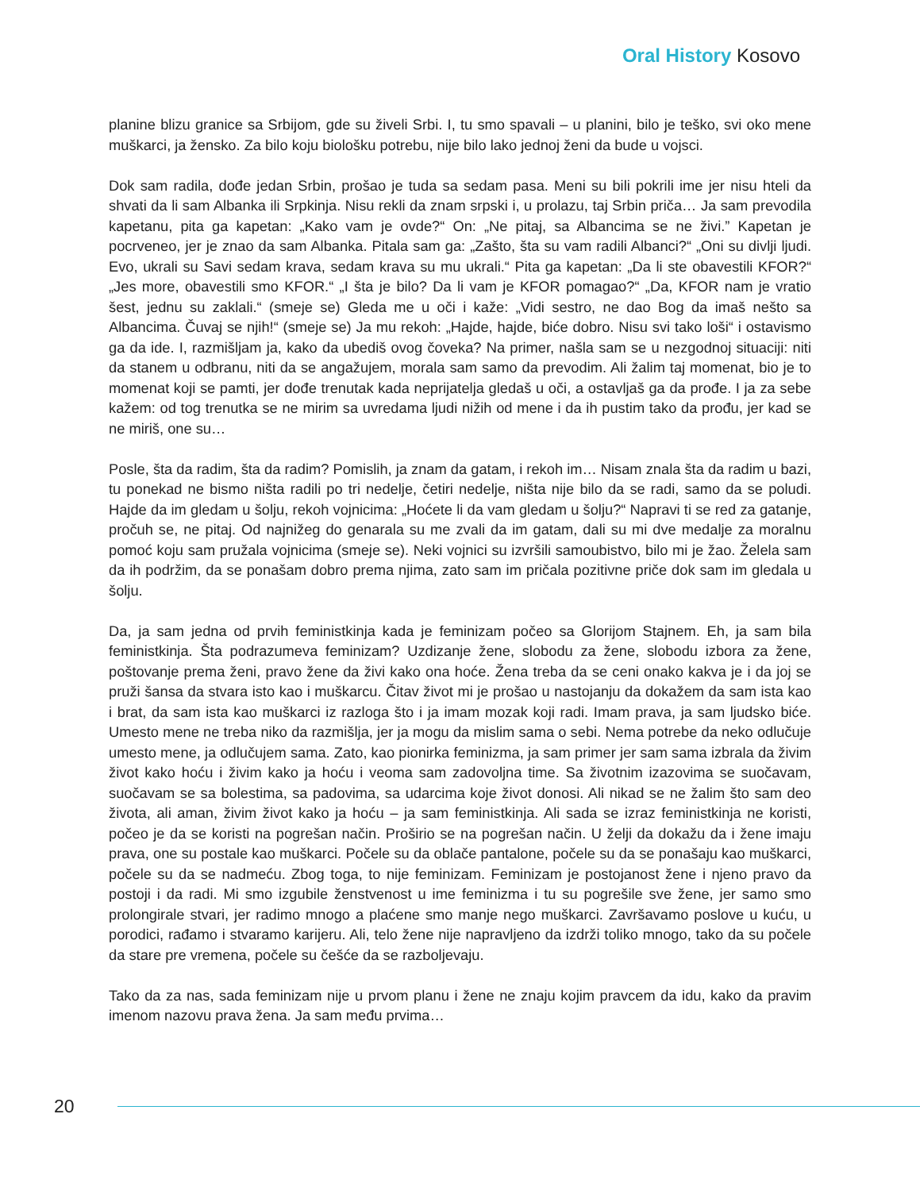Oral History Kosovo
planine blizu granice sa Srbijom, gde su živeli Srbi. I, tu smo spavali – u planini, bilo je teško, svi oko mene muškarci, ja žensko. Za bilo koju biološku potrebu, nije bilo lako jednoj ženi da bude u vojsci.
Dok sam radila, dođe jedan Srbin, prošao je tuda sa sedam pasa. Meni su bili pokrili ime jer nisu hteli da shvati da li sam Albanka ili Srpkinja. Nisu rekli da znam srpski i, u prolazu, taj Srbin priča… Ja sam prevodila kapetanu, pita ga kapetan: „Kako vam je ovde?“ On: „Ne pitaj, sa Albancima se ne živi.” Kapetan je pocrveneo, jer je znao da sam Albanka. Pitala sam ga: „Zašto, šta su vam radili Albanci?“ „Oni su divlji ljudi. Evo, ukrali su Savi sedam krava, sedam krava su mu ukrali.“ Pita ga kapetan: „Da li ste obavestili KFOR?“ „Jes more, obavestili smo KFOR.“ „I šta je bilo? Da li vam je KFOR pomagao?“ „Da, KFOR nam je vratio šest, jednu su zaklali.“ (smeje se) Gleda me u oči i kaže: „Vidi sestro, ne dao Bog da imaš nešto sa Albancima. Čuvaj se njih!“ (smeje se) Ja mu rekoh: „Hajde, hajde, biće dobro. Nisu svi tako loši“ i ostavismo ga da ide. I, razmišljam ja, kako da ubediš ovog čoveka? Na primer, našla sam se u nezgodnoj situaciji: niti da stanem u odbranu, niti da se angažujem, morala sam samo da prevodim. Ali žalim taj momenat, bio je to momenat koji se pamti, jer dođe trenutak kada neprijatelja gledaš u oči, a ostavljaš ga da prođe. I ja za sebe kažem: od tog trenutka se ne mirim sa uvredama ljudi nižih od mene i da ih pustim tako da prođu, jer kad se ne miriš, one su…
Posle, šta da radim, šta da radim? Pomislih, ja znam da gatam, i rekoh im… Nisam znala šta da radim u bazi, tu ponekad ne bismo ništa radili po tri nedelje, četiri nedelje, ništa nije bilo da se radi, samo da se poludi. Hajde da im gledam u šolju, rekoh vojnicima: „Hoćete li da vam gledam u šolju?“ Napravi ti se red za gatanje, pročuh se, ne pitaj. Od najnižeg do genarala su me zvali da im gatam, dali su mi dve medalje za moralnu pomoć koju sam pružala vojnicima (smeje se). Neki vojnici su izvršili samoubistvo, bilo mi je žao. Želela sam da ih podržim, da se ponašam dobro prema njima, zato sam im pričala pozitivne priče dok sam im gledala u šolju.
Da, ja sam jedna od prvih feministkinja kada je feminizam počeo sa Glorijom Stajnem. Eh, ja sam bila feministkinja. Šta podrazumeva feminizam? Uzdizanje žene, slobodu za žene, slobodu izbora za žene, poštovanje prema ženi, pravo žene da živi kako ona hoće. Žena treba da se ceni onako kakva je i da joj se pruži šansa da stvara isto kao i muškarcu. Čitav život mi je prošao u nastojanju da dokažem da sam ista kao i brat, da sam ista kao muškarci iz razloga što i ja imam mozak koji radi. Imam prava, ja sam ljudsko biće. Umesto mene ne treba niko da razmišlja, jer ja mogu da mislim sama o sebi. Nema potrebe da neko odlučuje umesto mene, ja odlučujem sama. Zato, kao pionirka feminizma, ja sam primer jer sam sama izbrala da živim život kako hoću i živim kako ja hoću i veoma sam zadovoljna time. Sa životnim izazovima se suočavam, suočavam se sa bolestima, sa padovima, sa udarcima koje život donosi. Ali nikad se ne žalim što sam deo života, ali aman, živim život kako ja hoću – ja sam feministkinja. Ali sada se izraz feministkinja ne koristi, počeo je da se koristi na pogrešan način. Proširio se na pogrešan način. U želji da dokažu da i žene imaju prava, one su postale kao muškarci. Počele su da oblače pantalone, počele su da se ponašaju kao muškarci, počele su da se nadmeću. Zbog toga, to nije feminizam. Feminizam je postojanost žene i njeno pravo da postoji i da radi. Mi smo izgubile ženstvenost u ime feminizma i tu su pogrešile sve žene, jer samo smo prolongirale stvari, jer radimo mnogo a plaćene smo manje nego muškarci. Završavamo poslove u kuću, u porodici, rađamo i stvaramo karijeru. Ali, telo žene nije napravljeno da izdrži toliko mnogo, tako da su počele da stare pre vremena, počele su češće da se razboljevaju.
Tako da za nas, sada feminizam nije u prvom planu i žene ne znaju kojim pravcem da idu, kako da pravim imenom nazovu prava žena. Ja sam među prvima…
20